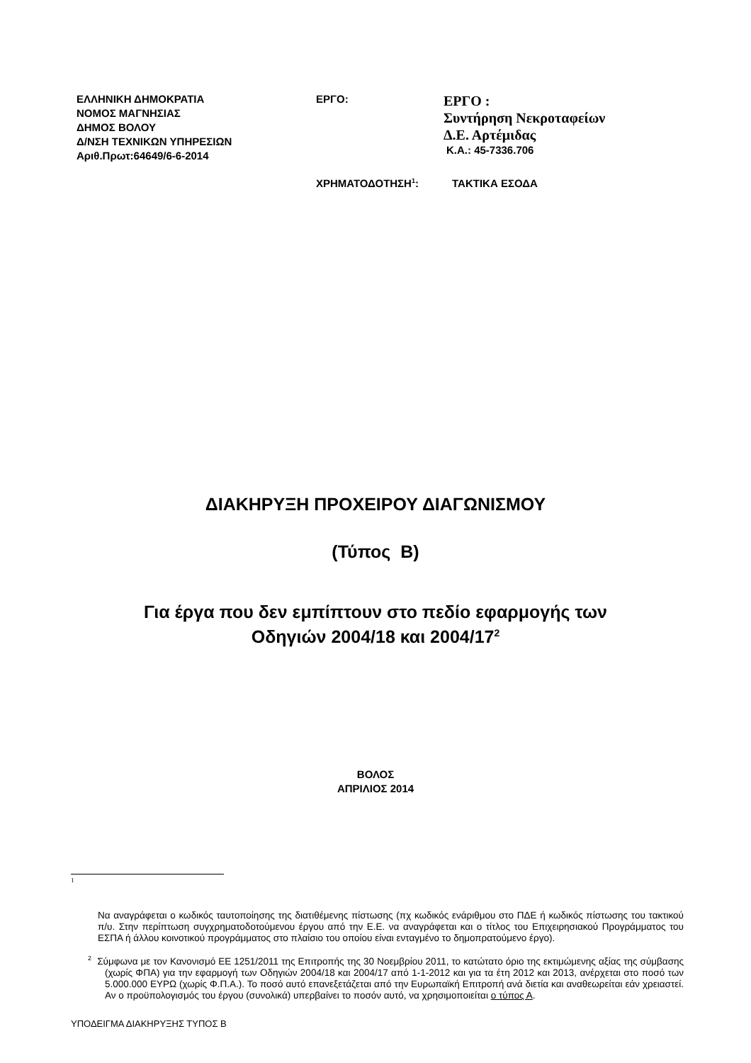ΕΛΛΗΝΙΚΗ ΔΗΜΟΚΡΑΤΙΑ
ΝΟΜΟΣ ΜΑΓΝΗΣΙΑΣ
ΔΗΜΟΣ ΒΟΛΟΥ
Δ/ΝΣΗ ΤΕΧΝΙΚΩΝ ΥΠΗΡΕΣΙΩΝ
Αριθ.Πρωτ:64649/6-6-2014
ΕΡΓΟ:
ΕΡΓΟ :
Συντήρηση Νεκροταφείων
Δ.Ε. Αρτέμιδας
Κ.Α.: 45-7336.706
ΧΡΗΜΑΤΟΔΟΤΗΣΗ<sup>1</sup>: ΤΑΚΤΙΚΑ ΕΣΟΔΑ
ΔΙΑΚΗΡΥΞΗ ΠΡΟΧΕΙΡΟΥ ΔΙΑΓΩΝΙΣΜΟΥ
(Τύπος Β)
Για έργα που δεν εμπίπτουν στο πεδίο εφαρμογής των
Οδηγιών 2004/18 και 2004/17<sup>2</sup>
ΒΟΛΟΣ
ΑΠΡΙΛΙΟΣ 2014
1
Να αναγράφεται ο κωδικός ταυτοποίησης της διατιθέμενης πίστωσης (πχ κωδικός ενάριθμου στο ΠΔΕ ή κωδικός πίστωσης του τακτικού π/υ. Στην περίπτωση συγχρηματοδοτούμενου έργου από την Ε.Ε. να αναγράφεται και ο τίτλος του Επιχειρησιακού Προγράμματος του ΕΣΠΑ ή άλλου κοινοτικού προγράμματος στο πλαίσιο του οποίου είναι ενταγμένο το δημοπρατούμενο έργο).
<sup>2</sup> Σύμφωνα με τον Κανονισμό ΕΕ 1251/2011 της Επιτροπής της 30 Νοεμβρίου 2011, το κατώτατο όριο της εκτιμώμενης αξίας της σύμβασης (χωρίς ΦΠΑ) για την εφαρμογή των Οδηγιών 2004/18 και 2004/17 από 1-1-2012 και για τα έτη 2012 και 2013, ανέρχεται στο ποσό των 5.000.000 ΕΥΡΩ (χωρίς Φ.Π.Α.). Το ποσό αυτό επανεξετάζεται από την Ευρωπαϊκή Επιτροπή ανά διετία και αναθεωρείται εάν χρειαστεί. Αν ο προϋπολογισμός του έργου (συνολικά) υπερβαίνει το ποσόν αυτό, να χρησιμοποιείται ο τύπος Α.
ΥΠΟΔΕΙΓΜΑ ΔΙΑΚΗΡΥΞΗΣ ΤΥΠΟΣ Β